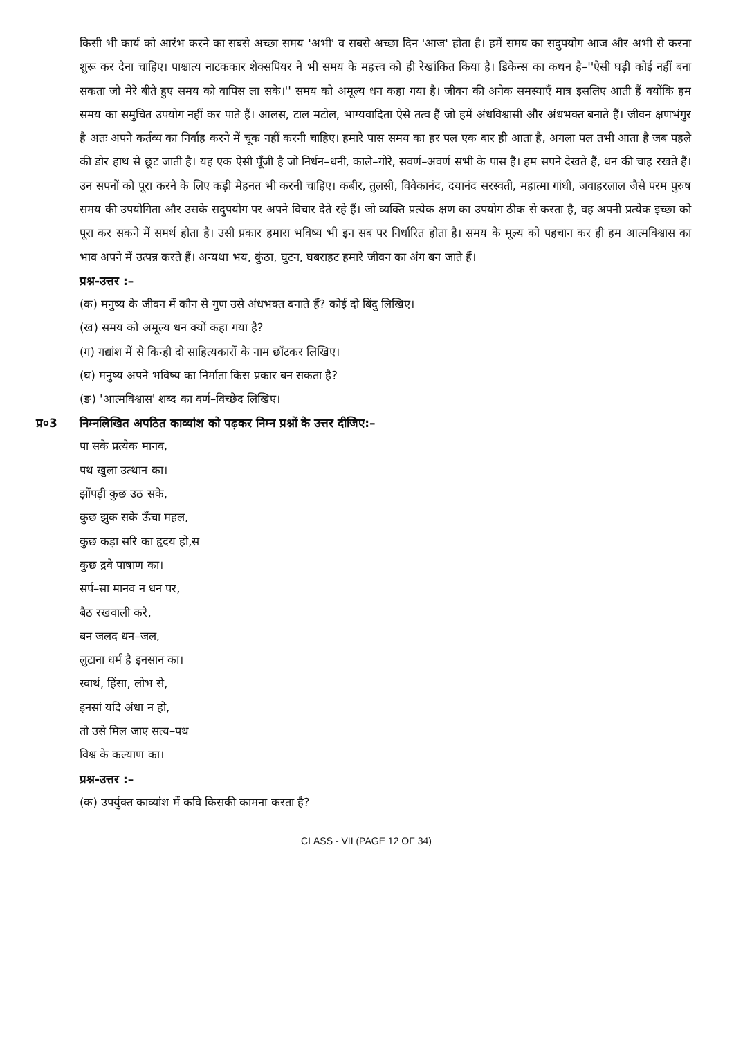किसी भी कार्य को आरंभ करने का सबसे अच्छा समय 'अभी' व सबसे अच्छा दिन 'आज' होता है। हमें समय का सदुपयोग आज और अभी से करना शुरू कर देना चाहिए। पाश्चात्य नाटककार शेक्सपियर ने भी समय के महत्त्व को ही रेखांकित किया है। डिकेन्स का कथन है–''ऐसी घड़ी कोई नहीं बना सकता जो मेरे बीते हुए समय को वापिस ला सके।'' समय को अमूल्य धन कहा गया है। जीवन की अनेक समस्याएँ मात्र इसलिए आती हैं क्योंकि हम समय का समुचित उपयोग नहीं कर पाते हैं। आलस, टाल मटोल, भाग्यवादिता ऐसे तत्व हैं जो हमें अंधविश्वासी और अंधभक्त बनाते हैं। जीवन क्षणभंगुर है अतः अपने कर्तव्य का निर्वाह करने में चूक नहीं करनी चाहिए। हमारे पास समय का हर पल एक बार ही आता है, अगला पल तभी आता है जब पहले की डोर हाथ से छूट जाती है। यह एक ऐसी पूँजी है जो निर्धन–धनी, काले–गोरे, सवर्ण–अवर्ण सभी के पास है। हम सपने देखते हैं, धन की चाह रखते हैं। उन सपनों को पूरा करने के लिए कड़ी मेहनत भी करनी चाहिए। कबीर, तुलसी, विवेकानंद, दयानंद सरस्वती, महात्मा गांधी, जवाहरलाल जैसे परम पुरुष समय की उपयोगिता और उसके सदुपयोग पर अपने विचार देते रहे हैं। जो व्यक्ति प्रत्येक क्षण का उपयोग ठीक से करता है, वह अपनी प्रत्येक इच्छा को पूरा कर सकने में समर्थ होता है। उसी प्रकार हमारा भविष्य भी इन सब पर निर्धारित होता है। समय के मूल्य को पहचान कर ही हम आत्मविश्वास का भाव अपने में उत्पन्न करते हैं। अन्यथा भय, कुंठा, घुटन, घबराहट हमारे जीवन का अंग बन जाते हैं।
प्रश्न-उत्तर :–
(क) मनुष्य के जीवन में कौन से गुण उसे अंधभक्त बनाते हैं? कोई दो बिंदु लिखिए।
(ख) समय को अमूल्य धन क्यों कहा गया है?
(ग) गद्यांश में से किन्ही दो साहित्यकारों के नाम छाँटकर लिखिए।
(घ) मनुष्य अपने भविष्य का निर्माता किस प्रकार बन सकता है?
(ङ) 'आत्मविश्वास' शब्द का वर्ण–विच्छेद लिखिए।
प्र०3 निम्नलिखित अपठित काव्यांश को पढ़कर निम्न प्रश्नों के उत्तर दीजिए:–
पा सके प्रत्येक मानव,
पथ खुला उत्थान का।
झोंपड़ी कुछ उठ सके,
कुछ झुक सके ऊँचा महल,
कुछ कड़ा सरि का हृदय हो,स
कुछ द्रवे पाषाण का।
सर्प–सा मानव न धन पर,
बैठ रखवाली करे,
बन जलद धन–जल,
लुटाना धर्म है इनसान का।
स्वार्थ, हिंसा, लोभ से,
इनसां यदि अंधा न हो,
तो उसे मिल जाए सत्य–पथ
विश्व के कल्याण का।
प्रश्न-उत्तर :–
(क) उपर्युक्त काव्यांश में कवि किसकी कामना करता है?
CLASS - VII (PAGE 12 OF 34)